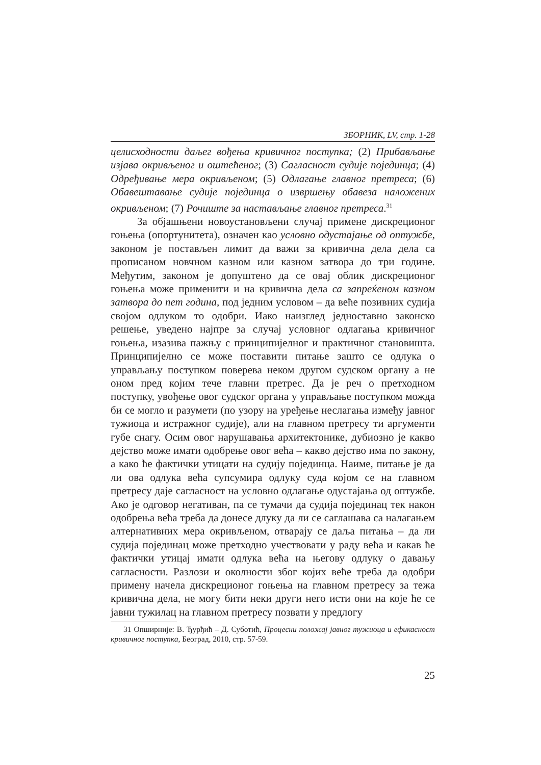ЗБОРНИК, LV, стр. 1-28
целисходности даљег вођења кривичног поступка; (2) Прибављање изјава окривљеног и оштећеног; (3) Сагласност судије појединца; (4) Одређивање мера окривљеном; (5) Одлагање главног претреса; (6) Обавештавање судије појединца о извршењу обавеза наложених окривљеном; (7) Рочиште за настављање главног претреса.<sup>31</sup>
За објашњени новоустановљени случај примене дискреционог гоњења (опортунитета), означен као условно одустајање од оптужбе, законом је постављен лимит да важи за кривична дела дела са прописаном новчном казном или казном затвора до три године. Међутим, законом је допуштено да се овај облик дискреционог гоњења може применити и на кривична дела са запреќеном казном затвора до пет година, под једним условом – да веће позивних судија својом одлуком то одобри. Иако наизглед једноставно законско решење, уведено најпре за случај условног одлагања кривичног гоњења, изазива пажњу с принципијелног и практичног становишта. Принципијелно се може поставити питање зашто се одлука о управљању поступком поверева неком другом судском органу а не оном пред којим тече главни претрес. Да је реч о претходном поступку, увођење овог судског органа у управљање поступком можда би се могло и разумети (по узору на уређење неслагања између јавног тужиоца и истражног судије), али на главном претресу ти аргументи губе снагу. Осим овог нарушавања архитектонике, дубиозно је какво дејство може имати одобрење овог већа – какво дејство има по закону, а како ће фактички утицати на судију појединца. Наиме, питање је да ли ова одлука већа супсумира одлуку суда којом се на главном претресу даје сагласност на условно одлагање одустајања од оптужбе. Ако је одговор негативан, па се тумачи да судија појединац тек након одобрења већа треба да донесе длуку да ли се саглашава са налагањем алтернативних мера окривљеном, отварају се даља питања – да ли судија појединац може претходно учествовати у раду већа и какав ће фактички утицај имати одлука већа на његову одлуку о давању сагласности. Разлози и околности због којих веће треба да одобри примену начела дискреционог гоњења на главном претресу за тежа кривична дела, не могу бити неки други него исти они на које ће се јавни тужилац на главном претресу позвати у предлогу
31 Опширније: В. Ђурђић – Д. Суботић, Процесни положај јавног тужиоца и ефикасност кривичног поступка, Београд, 2010, стр. 57-59.
25